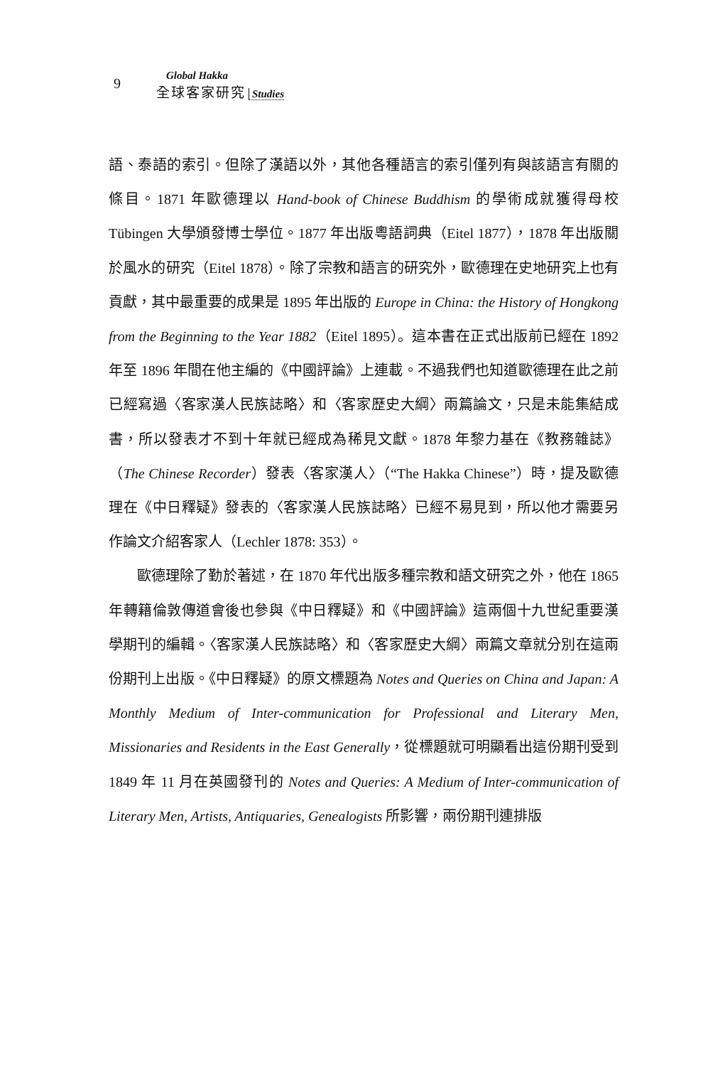9
Global Hakka
全球客家研究 Studies
語、泰語的索引。但除了漢語以外，其他各種語言的索引僅列有與該語言有關的條目。1871 年歐德理以 Hand-book of Chinese Buddhism 的學術成就獲得母校 Tübingen 大學頒發博士學位。1877 年出版粵語詞典（Eitel 1877），1878 年出版關於風水的研究（Eitel 1878）。除了宗教和語言的研究外，歐德理在史地研究上也有貢獻，其中最重要的成果是 1895 年出版的 Europe in China: the History of Hongkong from the Beginning to the Year 1882（Eitel 1895）。這本書在正式出版前已經在 1892 年至 1896 年間在他主編的《中國評論》上連載。不過我們也知道歐德理在此之前已經寫過〈客家漢人民族誌略〉和〈客家歷史大綱〉兩篇論文，只是未能集結成書，所以發表才不到十年就已經成為稀見文獻。1878 年黎力基在《教務雜誌》（The Chinese Recorder）發表〈客家漢人〉（“The Hakka Chinese”）時，提及歐德理在《中日釋疑》發表的〈客家漢人民族誌略〉已經不易見到，所以他才需要另作論文介紹客家人（Lechler 1878: 353）。
歐德理除了勤於著述，在 1870 年代出版多種宗教和語文研究之外，他在 1865 年轉籍倫敦傳道會後也參與《中日釋疑》和《中國評論》這兩個十九世紀重要漢學期刊的編輯。〈客家漢人民族誌略〉和〈客家歷史大綱〉兩篇文章就分別在這兩份期刊上出版。《中日釋疑》的原文標題為 Notes and Queries on China and Japan: A Monthly Medium of Inter-communication for Professional and Literary Men, Missionaries and Residents in the East Generally，從標題就可明顯看出這份期刊受到 1849 年 11 月在英國發刊的 Notes and Queries: A Medium of Inter-communication of Literary Men, Artists, Antiquaries, Genealogists 所影響，兩份期刊連排版